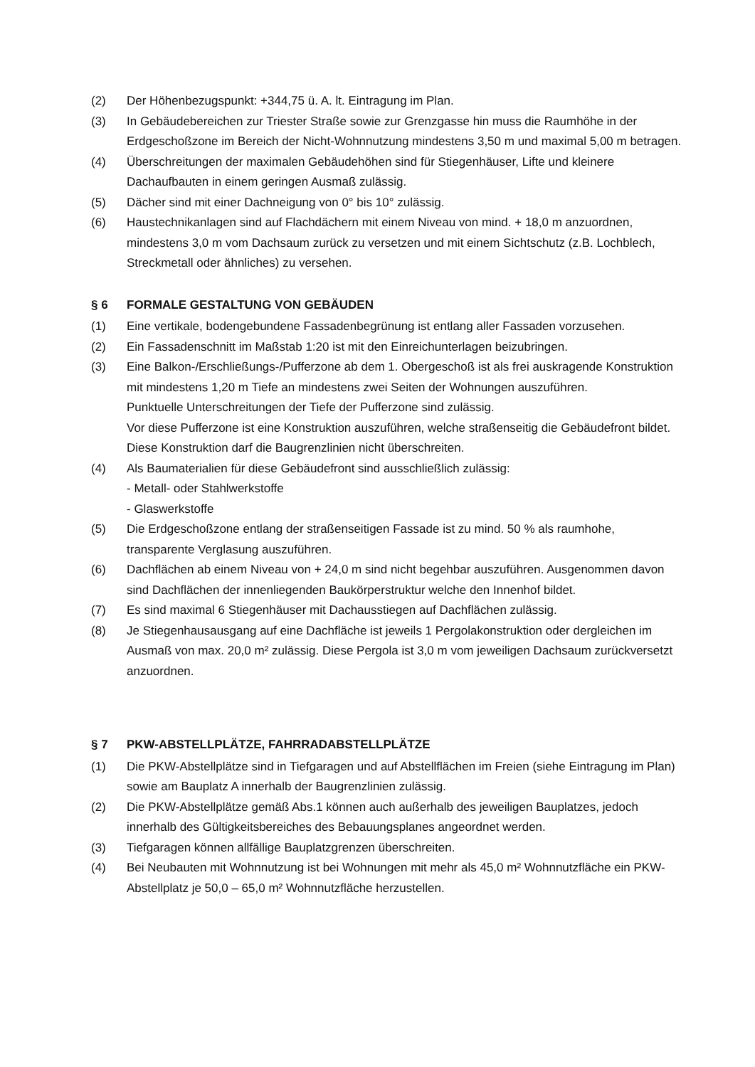(2) Der Höhenbezugspunkt: +344,75 ü. A. lt. Eintragung im Plan.
(3) In Gebäudebereichen zur Triester Straße sowie zur Grenzgasse hin muss die Raumhöhe in der Erdgeschoßzone im Bereich der Nicht-Wohnnutzung mindestens 3,50 m und maximal 5,00 m betragen.
(4) Überschreitungen der maximalen Gebäudehöhen sind für Stiegenhäuser, Lifte und kleinere Dachaufbauten in einem geringen Ausmaß zulässig.
(5) Dächer sind mit einer Dachneigung von 0° bis 10° zulässig.
(6) Haustechnikanlagen sind auf Flachdächern mit einem Niveau von mind. + 18,0 m anzuordnen, mindestens 3,0 m vom Dachsaum zurück zu versetzen und mit einem Sichtschutz (z.B. Lochblech, Streckmetall oder ähnliches) zu versehen.
§ 6 FORMALE GESTALTUNG VON GEBÄUDEN
(1) Eine vertikale, bodengebundene Fassadenbegrünung ist entlang aller Fassaden vorzusehen.
(2) Ein Fassadenschnitt im Maßstab 1:20 ist mit den Einreichunterlagen beizubringen.
(3) Eine Balkon-/Erschließungs-/Pufferzone ab dem 1. Obergeschoß ist als frei auskragende Konstruktion mit mindestens 1,20 m Tiefe an mindestens zwei Seiten der Wohnungen auszuführen.
Punktuelle Unterschreitungen der Tiefe der Pufferzone sind zulässig.
Vor diese Pufferzone ist eine Konstruktion auszuführen, welche straßenseitig die Gebäudefront bildet. Diese Konstruktion darf die Baugrenzlinien nicht überschreiten.
(4) Als Baumaterialien für diese Gebäudefront sind ausschließlich zulässig:
- Metall- oder Stahlwerkstoffe
- Glaswerkstoffe
(5) Die Erdgeschoßzone entlang der straßenseitigen Fassade ist zu mind. 50 % als raumhohe, transparente Verglasung auszuführen.
(6) Dachflächen ab einem Niveau von + 24,0 m sind nicht begehbar auszuführen. Ausgenommen davon sind Dachflächen der innenliegenden Baukörperstruktur welche den Innenhof bildet.
(7) Es sind maximal 6 Stiegenhäuser mit Dachausstiegen auf Dachflächen zulässig.
(8) Je Stiegenhausausgang auf eine Dachfläche ist jeweils 1 Pergolakonstruktion oder dergleichen im Ausmaß von max. 20,0 m² zulässig. Diese Pergola ist 3,0 m vom jeweiligen Dachsaum zurückversetzt anzuordnen.
§ 7 PKW-ABSTELLPLÄTZE, FAHRRADABSTELLPLÄTZE
(1) Die PKW-Abstellplätze sind in Tiefgaragen und auf Abstellflächen im Freien (siehe Eintragung im Plan) sowie am Bauplatz A innerhalb der Baugrenzlinien zulässig.
(2) Die PKW-Abstellplätze gemäß Abs.1 können auch außerhalb des jeweiligen Bauplatzes, jedoch innerhalb des Gültigkeitsbereiches des Bebauungsplanes angeordnet werden.
(3) Tiefgaragen können allfällige Bauplatzgrenzen überschreiten.
(4) Bei Neubauten mit Wohnnutzung ist bei Wohnungen mit mehr als 45,0 m² Wohnnutzfläche ein PKW-Abstellplatz je 50,0 – 65,0 m² Wohnnutzfläche herzustellen.